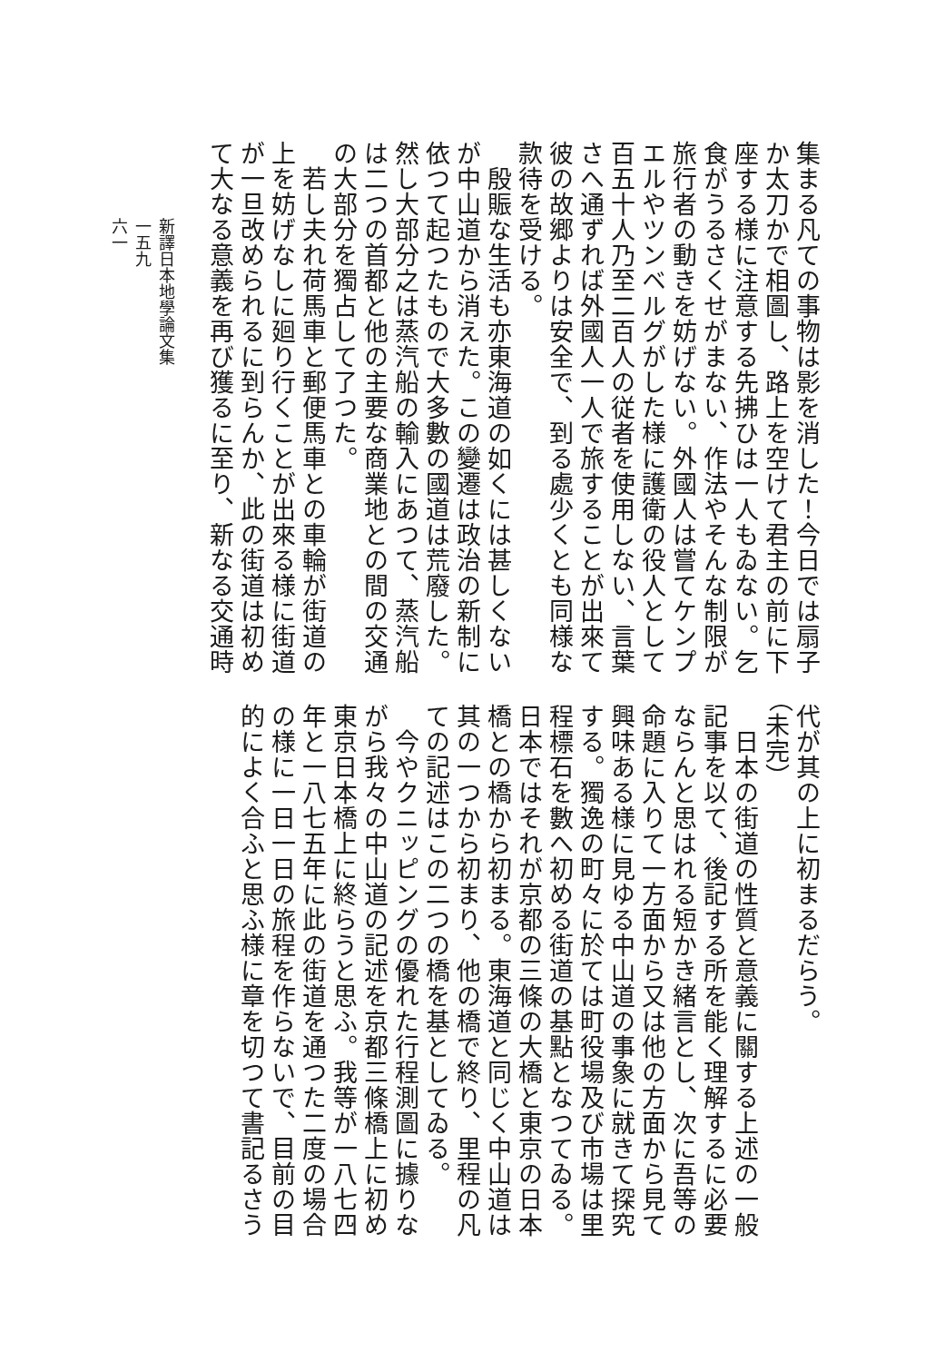集まる凡ての事物は影を消した！今日では扇子
か太刀かで相圖し、路上を空けて君主の前に下
座する様に注意する先拂ひは一人もゐない。乞
食がうるさくせがまない、作法やそんな制限が
旅行者の動きを妨げない。外國人は嘗てケンプ
エルやツンベルグがした様に護衛の役人として
百五十人乃至二百人の従者を使用しない、言葉
さへ通ずれば外國人一人で旅することが出來て
彼の故郷よりは安全で、到る處少くとも同様な
款待を受ける。
　殷賑な生活も亦東海道の如くには甚しくない
が中山道から消えた。この變遷は政治の新制に
依つて起つたもので大多數の國道は荒廢した。
然し大部分之は蒸汽船の輸入にあつて、蒸汽船
は二つの首都と他の主要な商業地との間の交通
の大部分を獨占して了つた。
　若し夫れ荷馬車と郵便馬車との車輪が街道の
上を妨げなしに廻り行くことが出來る様に街道
が一旦改められるに到らんか、此の街道は初め
て大なる意義を再び獲るに至り、新なる交通時
代が其の上に初まるだらう。
（未完）
　日本の街道の性質と意義に關する上述の一般
記事を以て、後記する所を能く理解するに必要
ならんと思はれる短かき緒言とし、次に吾等の
命題に入りて一方面から又は他の方面から見て
興味ある様に見ゆる中山道の事象に就きて探究
する。獨逸の町々に於ては町役場及び市場は里
程標石を數へ初める街道の基點となつてゐる。
日本ではそれが京都の三條の大橋と東京の日本
橋との橋から初まる。東海道と同じく中山道は
其の一つから初まり、他の橋で終り、里程の凡
ての記述はこの二つの橋を基としてゐる。
　今やクニッピングの優れた行程測圖に據りな
がら我々の中山道の記述を京都三條橋上に初め
東京日本橋上に終らうと思ふ。我等が一八七四
年と一八七五年に此の街道を通つた二度の場合
の様に一日一日の旅程を作らないで、目前の目
的によく合ふと思ふ様に章を切つて書記るさう
新譯日本地學論文集
一五九
六一